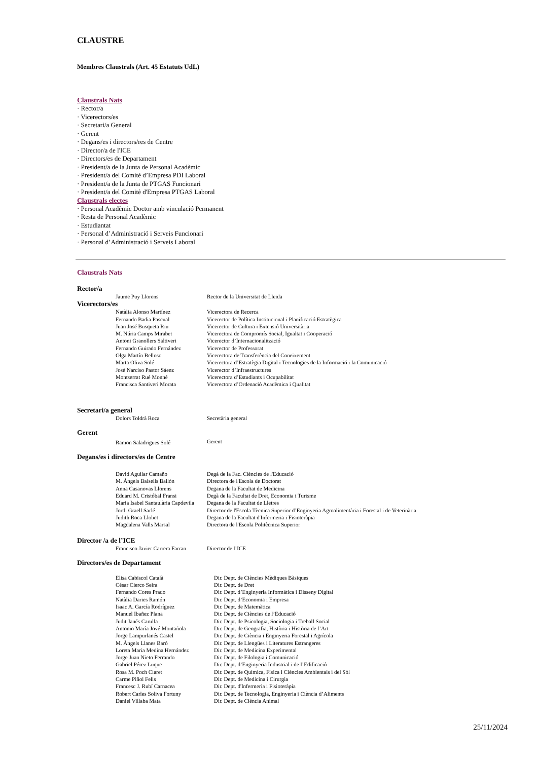CLAUSTRE
Membres Claustrals (Art. 45 Estatuts UdL)
Claustrals Nats
· Rector/a
· Vicerectors/es
· Secretari/a General
· Gerent
· Degans/es i directors/res de Centre
· Director/a de l'ICE
· Directors/es de Departament
· President/a de la Junta de Personal Acadèmic
· President/a del Comitè d’Empresa PDI Laboral
· President/a de la Junta de PTGAS Funcionari
· President/a del Comitè d'Empresa PTGAS Laboral
Claustrals electes
· Personal Acadèmic Doctor amb vinculació Permanent
· Resta de Personal Acadèmic
· Estudiantat
· Personal d’Administració i Serveis Funcionari
· Personal d’Administració i Serveis Laboral
Claustrals Nats
Rector/a
| Jaume Puy Llorens | Rector de la Universitat de Lleida |
Vicerectors/es
| Natàlia Alonso Martínez | Vicerectora de Recerca |
| Fernando Badia Pascual | Vicerector de Política Institucional i Planificació Estratègica |
| Juan José Busqueta Riu | Vicerector de Cultura i Extensió Universitària |
| M. Núria Camps Mirabet | Vicerectora de Compromís Social, Igualtat i Cooperació |
| Antoni Granollers Saltiveri | Vicerector d’Internacionalització |
| Fernando Guirado Fernández | Vicerector de Professorat |
| Olga Martín Belloso | Vicerectora de Transferència del Coneixement |
| Marta Oliva Solé | Vicerectora d’Estratègia Digital i Tecnologies de la Informació i la Comunicació |
| José Narciso Pastor Sáenz | Vicerector d’Infraestructures |
| Montserrat Rué Monné | Vicerectora d’Estudiants i Ocupabilitat |
| Francisca Santiveri Morata | Vicerectora d’Ordenació Acadèmica i Qualitat |
Secretari/a general
| Dolors Toldrà Roca | Secretària general |
Gerent
| Ramon Saladrigues Solé | Gerent |
Degans/es i directors/es de Centre
| David Aguilar Camaño | Degà de la Fac. Ciències de l'Educació |
| M. Àngels Balsells Bailón | Directora de l'Escola de Doctorat |
| Anna Casanovas Llorens | Degana de la Facultat de Medicina |
| Eduard M. Cristóbal Fransi | Degà de la Facultat de Dret, Economia i Turisme |
| Maria Isabel Santaulària Capdevila | Degana de la Facultat de Lletres |
| Jordi Graell Sarlé | Director de l'Escola Tècnica Superior d’Enginyeria Agroalimentària i Forestal i de Veterinària |
| Judith Roca Llobet | Degana de la Facultat d'Infermeria i Fisioteràpia |
| Magdalena Valls Marsal | Directora de l'Escola Politècnica Superior |
Director /a de l’ICE
| Francisco Javier Carrera Farran | Director de l’ICE |
Directors/es de Departament
| Elisa Cabiscol Català | Dir. Dept. de Ciències Mèdiques Bàsiques |
| César Cierco Seira | Dir. Dept. de Dret |
| Fernando Cores Prado | Dir. Dept. d’Enginyeria Informàtica i Disseny Digital |
| Natàlia Daries Ramón | Dir. Dept. d’Economia i Empresa |
| Isaac A. García Rodríguez | Dir. Dept. de Matemàtica |
| Manuel Ibañez Plana | Dir. Dept. de Ciències de l’Educació |
| Judit Janés Carulla | Dir. Dept. de Psicologia, Sociologia i Treball Social |
| Antonio María Jové Montañola | Dir. Dept. de Geografia, Història i Història de l’Art |
| Jorge Lampurlanés Castel | Dir. Dept. de Ciència i Enginyeria Forestal i Agrícola |
| M. Àngels Llanes Baró | Dir. Dept. de Llengües i Literatures Estrangeres |
| Loreta Maria Medina Hernández | Dir. Dept. de Medicina Experimental |
| Jorge Juan Nieto Ferrando | Dir. Dept. de Filologia i Comunicació |
| Gabriel Pérez Luque | Dir. Dept. d’Enginyeria Industrial i de l’Edificació |
| Rosa M. Poch Claret | Dir. Dept. de Química, Física i Ciències Ambientals i del Sòl |
| Carme Piñol Felis | Dir. Dept. de Medicina i Cirurgia |
| Francesc J. Rubí Carnacea | Dir. Dept. d'Infermeria i Fisioteràpia |
| Robert Carles Soliva Fortuny | Dir. Dept. de Tecnologia, Enginyeria i Ciència d’Aliments |
| Daniel Villaba Mata | Dir. Dept. de Ciència Animal |
25/11/2024